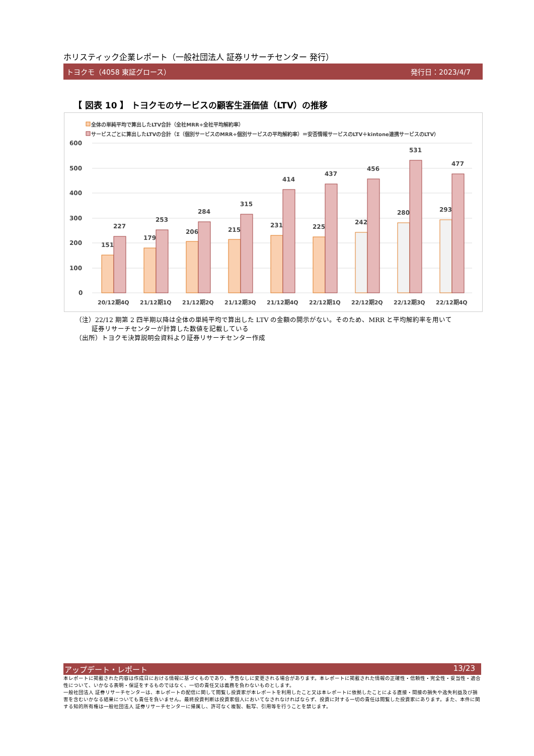ホリスティック企業レポート（一般社団法人 証券リサーチセンター 発行）
トヨクモ（4058 東証グロース） 発行日：2023/4/7
【 図表 10 】 トヨクモのサービスの顧客生涯価値（LTV）の推移
全体の単純平均で算出したLTV合計（全社MRR÷全社平均解約率）
サービスごとに算出したLTVの合計（Σ（個別サービスのMRR÷個別サービスの平均解約率）＝安否情報サービスのLTV＋kintone連携サービスのLTV）
600
500
400
300
200
100
0
151
227
179
253
206
284
215
315
231
414
225
437
242
456
280
531
293
477
20/12期4Q
21/12期1Q
21/12期2Q
21/12期3Q
21/12期4Q
22/12期1Q
22/12期2Q
22/12期3Q
22/12期4Q
（注）22/12 期第 2 四半期以降は全体の単純平均で算出した LTV の金額の開示がない。そのため、MRR と平均解約率を用いて
証券リサーチセンターが計算した数値を記載している
（出所）トヨクモ決算説明会資料より証券リサーチセンター作成
アップデート・レポート 13/23
本レポートに掲載された内容は作成日における情報に基づくものであり、予告なしに変更される場合があります。本レポートに掲載された情報の正確性・信頼性・完全性・妥当性・適合性について、いかなる表明・保証をするものではなく、一切の責任又は義務を負わないものとします。
一般社団法人 証券リサーチセンターは、本レポートの配信に関して閲覧し投資家が本レポートを利用したこと又は本レポートに依拠したことによる直接・間接の損失や逸失利益及び損害を含むいかなる結果についても責任を負いません。最終投資判断は投資家個人においてなされなければならず、投資に対する一切の責任は閲覧した投資家にあります。また、本件に関する知的所有権は一般社団法人 証券リサーチセンターに帰属し、許可なく複製、転写、引用等を行うことを禁じます。